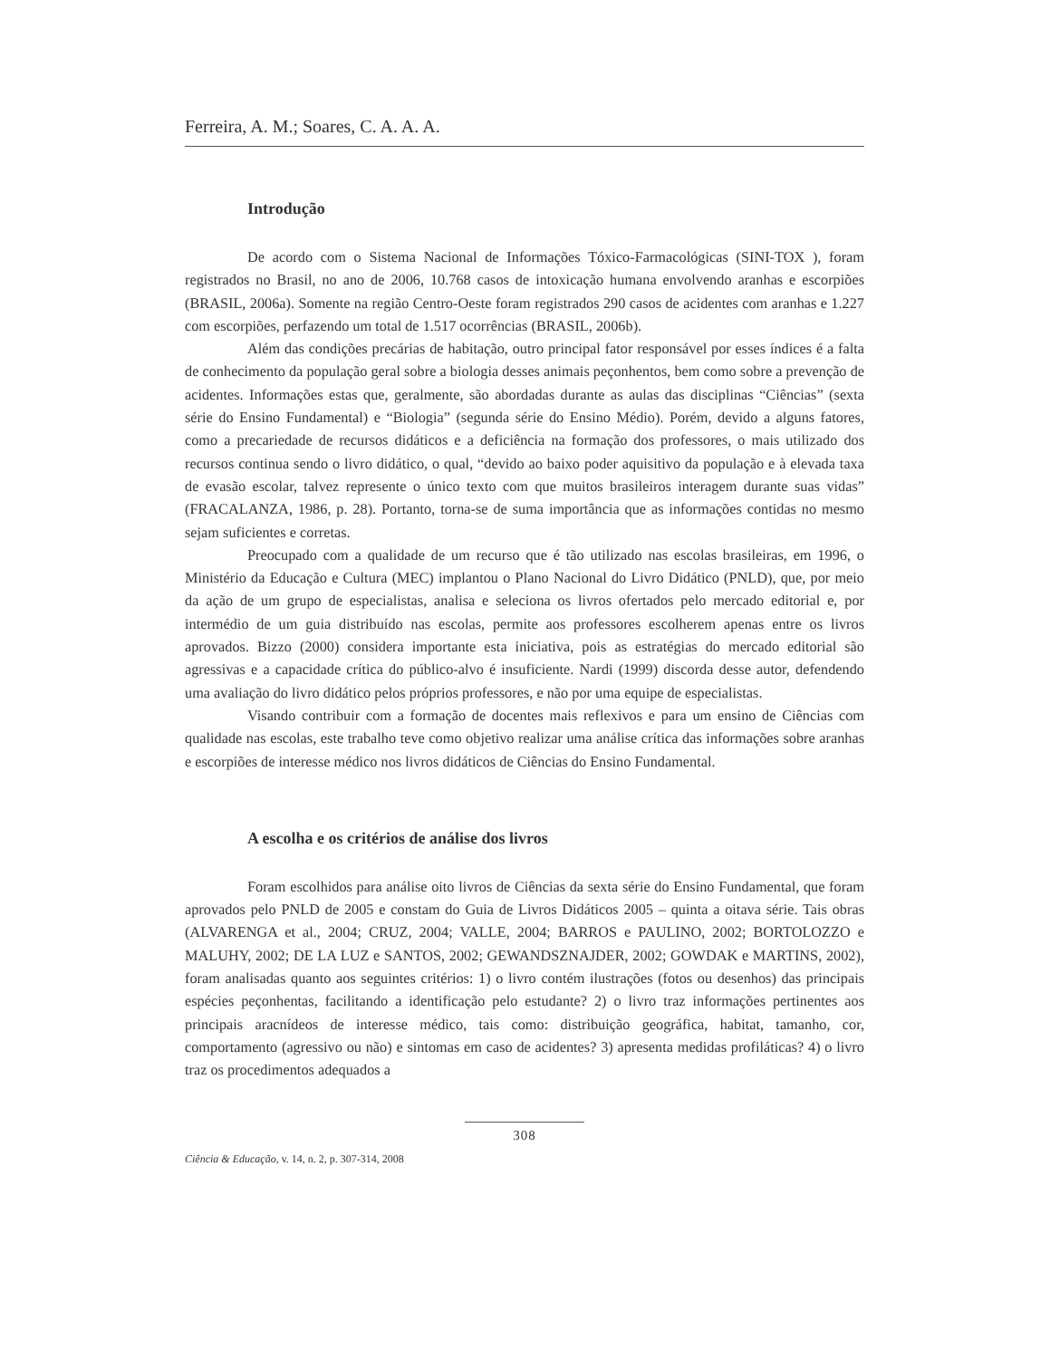Ferreira, A. M.; Soares, C. A. A. A.
Introdução
De acordo com o Sistema Nacional de Informações Tóxico-Farmacológicas (SINI-TOX ), foram registrados no Brasil, no ano de 2006, 10.768 casos de intoxicação humana envolvendo aranhas e escorpiões (BRASIL, 2006a). Somente na região Centro-Oeste foram registrados 290 casos de acidentes com aranhas e 1.227 com escorpiões, perfazendo um total de 1.517 ocorrências (BRASIL, 2006b).
Além das condições precárias de habitação, outro principal fator responsável por esses índices é a falta de conhecimento da população geral sobre a biologia desses animais peçonhentos, bem como sobre a prevenção de acidentes. Informações estas que, geralmente, são abordadas durante as aulas das disciplinas “Ciências” (sexta série do Ensino Fundamental) e “Biologia” (segunda série do Ensino Médio). Porém, devido a alguns fatores, como a precariedade de recursos didáticos e a deficiência na formação dos professores, o mais utilizado dos recursos continua sendo o livro didático, o qual, “devido ao baixo poder aquisitivo da população e à elevada taxa de evasão escolar, talvez represente o único texto com que muitos brasileiros interagem durante suas vidas” (FRACALANZA, 1986, p. 28). Portanto, torna-se de suma importância que as informações contidas no mesmo sejam suficientes e corretas.
Preocupado com a qualidade de um recurso que é tão utilizado nas escolas brasileiras, em 1996, o Ministério da Educação e Cultura (MEC) implantou o Plano Nacional do Livro Didático (PNLD), que, por meio da ação de um grupo de especialistas, analisa e seleciona os livros ofertados pelo mercado editorial e, por intermédio de um guia distribuído nas escolas, permite aos professores escolherem apenas entre os livros aprovados. Bizzo (2000) considera importante esta iniciativa, pois as estratégias do mercado editorial são agressivas e a capacidade crítica do público-alvo é insuficiente. Nardi (1999) discorda desse autor, defendendo uma avaliação do livro didático pelos próprios professores, e não por uma equipe de especialistas.
Visando contribuir com a formação de docentes mais reflexivos e para um ensino de Ciências com qualidade nas escolas, este trabalho teve como objetivo realizar uma análise crítica das informações sobre aranhas e escorpiões de interesse médico nos livros didáticos de Ciências do Ensino Fundamental.
A escolha e os critérios de análise dos livros
Foram escolhidos para análise oito livros de Ciências da sexta série do Ensino Fundamental, que foram aprovados pelo PNLD de 2005 e constam do Guia de Livros Didáticos 2005 – quinta a oitava série. Tais obras (ALVARENGA et al., 2004; CRUZ, 2004; VALLE, 2004; BARROS e PAULINO, 2002; BORTOLOZZO e MALUHY, 2002; DE LA LUZ e SANTOS, 2002; GEWANDSZNAJDER, 2002; GOWDAK e MARTINS, 2002), foram analisadas quanto aos seguintes critérios: 1) o livro contém ilustrações (fotos ou desenhos) das principais espécies peçonhentas, facilitando a identificação pelo estudante? 2) o livro traz informações pertinentes aos principais aracnídeos de interesse médico, tais como: distribuição geográfica, habitat, tamanho, cor, comportamento (agressivo ou não) e sintomas em caso de acidentes? 3) apresenta medidas profiláticas? 4) o livro traz os procedimentos adequados a
308
Ciência & Educação, v. 14, n. 2, p. 307-314, 2008